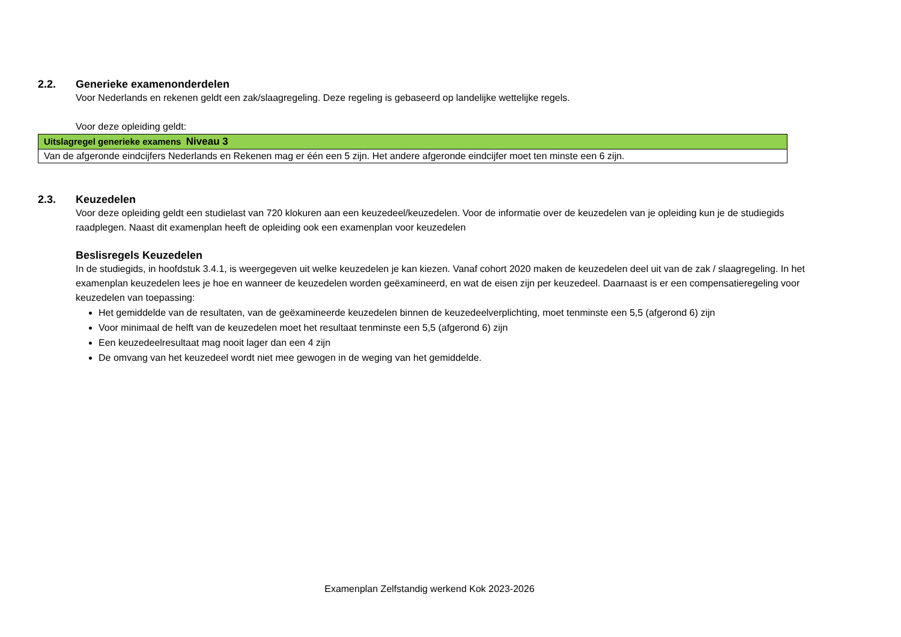2.2. Generieke examenonderdelen
Voor Nederlands en rekenen geldt een zak/slaagregeling. Deze regeling is gebaseerd op landelijke wettelijke regels.
Voor deze opleiding geldt:
| Uitslagregel generieke examens Niveau 3 |
| --- |
| Van de afgeronde eindcijfers Nederlands en Rekenen mag er één een 5 zijn. Het andere afgeronde eindcijfer moet ten minste een 6 zijn. |
2.3. Keuzedelen
Voor deze opleiding geldt een studielast van 720 klokuren aan een keuzedeel/keuzedelen. Voor de informatie over de keuzedelen van je opleiding kun je de studiegids raadplegen. Naast dit examenplan heeft de opleiding ook een examenplan voor keuzedelen
Beslisregels Keuzedelen
In de studiegids, in hoofdstuk 3.4.1, is weergegeven uit welke keuzedelen je kan kiezen. Vanaf cohort 2020 maken de keuzedelen deel uit van de zak / slaagregeling. In het examenplan keuzedelen lees je hoe en wanneer de keuzedelen worden geëxamineerd, en wat de eisen zijn per keuzedeel. Daarnaast is er een compensatieregeling voor keuzedelen van toepassing:
Het gemiddelde van de resultaten, van de geëxamineerde keuzedelen binnen de keuzedeelverplichting, moet tenminste een 5,5 (afgerond 6) zijn
Voor minimaal de helft van de keuzedelen moet het resultaat tenminste een 5,5 (afgerond 6) zijn
Een keuzedeelresultaat mag nooit lager dan een 4 zijn
De omvang van het keuzedeel wordt niet mee gewogen in de weging van het gemiddelde.
Examenplan Zelfstandig werkend Kok 2023-2026